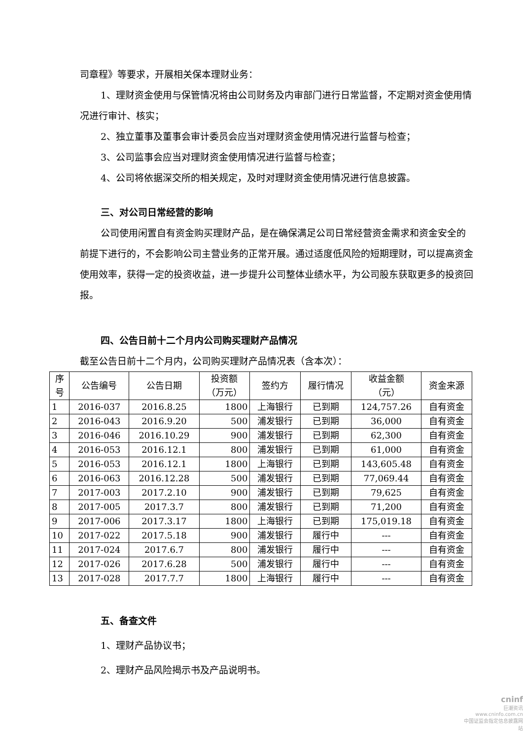司章程》等要求，开展相关保本理财业务：
1、理财资金使用与保管情况将由公司财务及内审部门进行日常监督，不定期对资金使用情况进行审计、核实；
2、独立董事及董事会审计委员会应当对理财资金使用情况进行监督与检查；
3、公司监事会应当对理财资金使用情况进行监督与检查；
4、公司将依据深交所的相关规定，及时对理财资金使用情况进行信息披露。
三、对公司日常经营的影响
公司使用闲置自有资金购买理财产品，是在确保满足公司日常经营资金需求和资金安全的前提下进行的，不会影响公司主营业务的正常开展。通过适度低风险的短期理财，可以提高资金使用效率，获得一定的投资收益，进一步提升公司整体业绩水平，为公司股东获取更多的投资回报。
四、公告日前十二个月内公司购买理财产品情况
截至公告日前十二个月内，公司购买理财产品情况表（含本次）：
| 序 号 | 公告编号 | 公告日期 | 投资额 （万元） | 签约方 | 履行情况 | 收益金额 （元） | 资金来源 |
| --- | --- | --- | --- | --- | --- | --- | --- |
| 1 | 2016-037 | 2016.8.25 | 1800 | 上海银行 | 已到期 | 124,757.26 | 自有资金 |
| 2 | 2016-043 | 2016.9.20 | 500 | 浦发银行 | 已到期 | 36,000 | 自有资金 |
| 3 | 2016-046 | 2016.10.29 | 900 | 浦发银行 | 已到期 | 62,300 | 自有资金 |
| 4 | 2016-053 | 2016.12.1 | 800 | 浦发银行 | 已到期 | 61,000 | 自有资金 |
| 5 | 2016-053 | 2016.12.1 | 1800 | 上海银行 | 已到期 | 143,605.48 | 自有资金 |
| 6 | 2016-063 | 2016.12.28 | 500 | 浦发银行 | 已到期 | 77,069.44 | 自有资金 |
| 7 | 2017-003 | 2017.2.10 | 900 | 浦发银行 | 已到期 | 79,625 | 自有资金 |
| 8 | 2017-005 | 2017.3.7 | 800 | 浦发银行 | 已到期 | 71,200 | 自有资金 |
| 9 | 2017-006 | 2017.3.17 | 1800 | 上海银行 | 已到期 | 175,019.18 | 自有资金 |
| 10 | 2017-022 | 2017.5.18 | 900 | 浦发银行 | 履行中 | --- | 自有资金 |
| 11 | 2017-024 | 2017.6.7 | 800 | 浦发银行 | 履行中 | --- | 自有资金 |
| 12 | 2017-026 | 2017.6.28 | 500 | 浦发银行 | 履行中 | --- | 自有资金 |
| 13 | 2017-028 | 2017.7.7 | 1800 | 上海银行 | 履行中 | --- | 自有资金 |
五、备查文件
1、理财产品协议书；
2、理财产品风险揭示书及产品说明书。
cninf
巨潮资讯
www.cninfo.com.cn
中国证监会指定信息披露网站